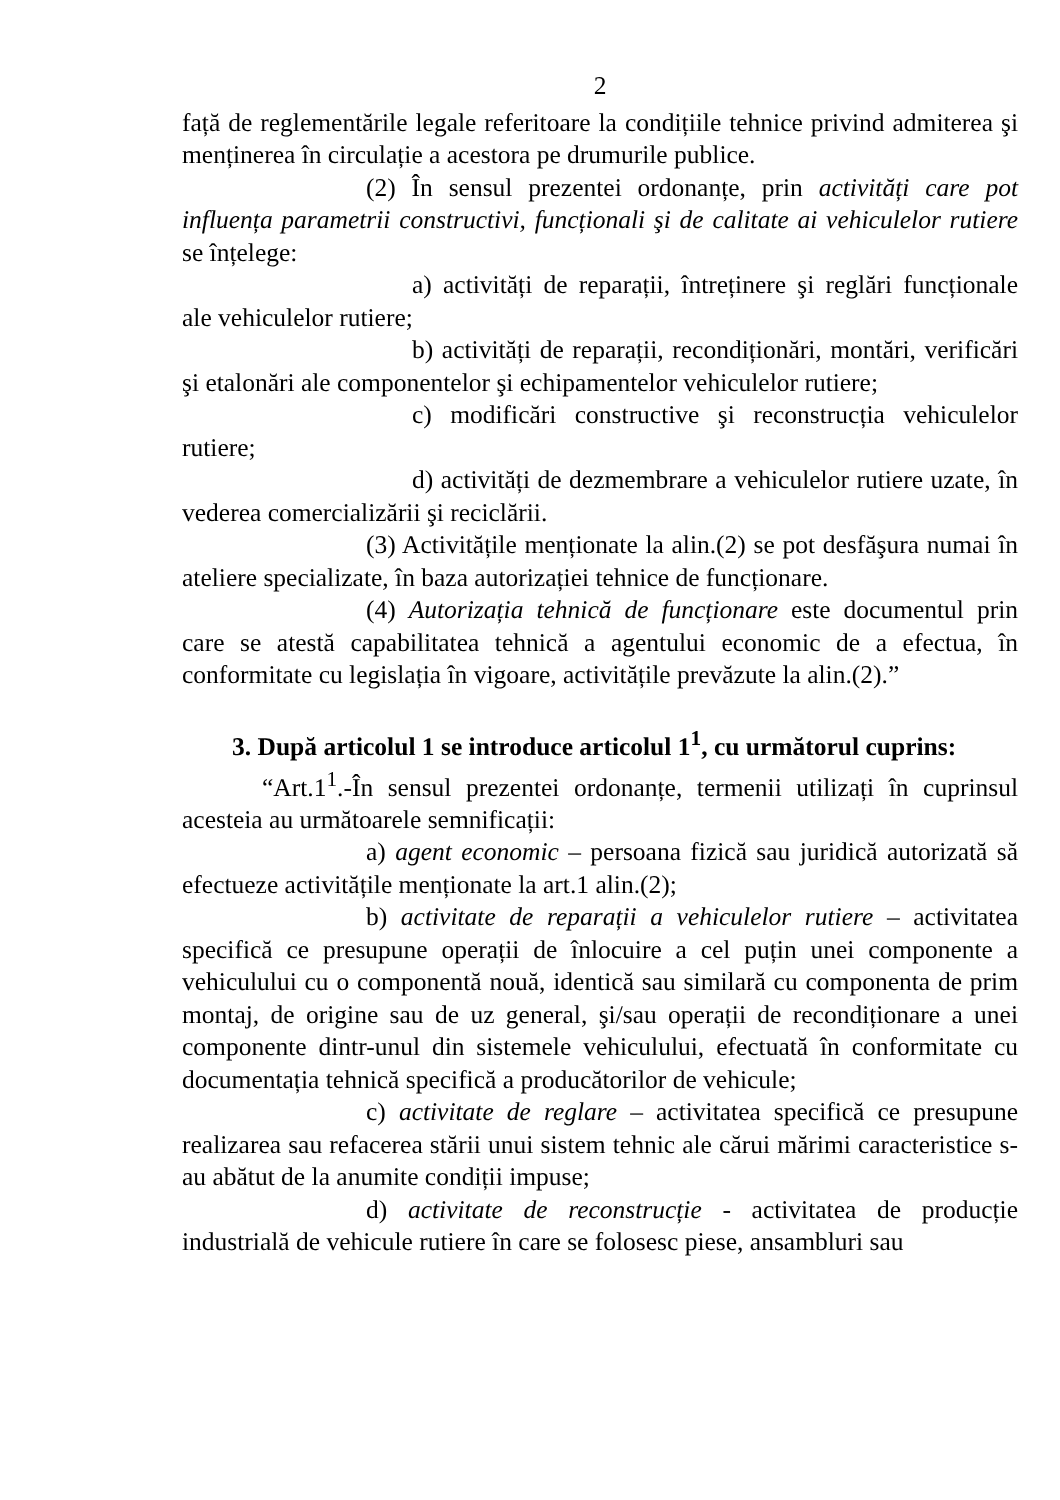2
față de reglementările legale referitoare la condițiile tehnice privind admiterea şi menținerea în circulație a acestora pe drumurile publice.
(2) În sensul prezentei ordonanțe, prin activități care pot influența parametrii constructivi, funcționali şi de calitate ai vehiculelor rutiere se înțelege:
a) activități de reparații, întreținere şi reglări funcționale ale vehiculelor rutiere;
b) activități de reparații, recondiționări, montări, verificări şi etalonări ale componentelor şi echipamentelor vehiculelor rutiere;
c) modificări constructive şi reconstrucția vehiculelor rutiere;
d) activități de dezmembrare a vehiculelor rutiere uzate, în vederea comercializării şi reciclării.
(3) Activitățile menționate la alin.(2) se pot desfăşura numai în ateliere specializate, în baza autorizației tehnice de funcționare.
(4) Autorizația tehnică de funcționare este documentul prin care se atestă capabilitatea tehnică a agentului economic de a efectua, în conformitate cu legislația în vigoare, activitățile prevăzute la alin.(2).”
3. După articolul 1 se introduce articolul 1<sup>1</sup>, cu următorul cuprins:
“Art.1<sup>1</sup>.-În sensul prezentei ordonanțe, termenii utilizați în cuprinsul acesteia au următoarele semnificații:
a) agent economic – persoana fizică sau juridică autorizată să efectueze activitățile menționate la art.1 alin.(2);
b) activitate de reparații a vehiculelor rutiere – activitatea specifică ce presupune operații de înlocuire a cel puțin unei componente a vehiculului cu o componentă nouă, identică sau similară cu componenta de prim montaj, de origine sau de uz general, şi/sau operații de recondiționare a unei componente dintr-unul din sistemele vehiculului, efectuată în conformitate cu documentația tehnică specifică a producătorilor de vehicule;
c) activitate de reglare – activitatea specifică ce presupune realizarea sau refacerea stării unui sistem tehnic ale cărui mărimi caracteristice s-au abătut de la anumite condiții impuse;
d) activitate de reconstrucție - activitatea de producție industrială de vehicule rutiere în care se folosesc piese, ansambluri sau